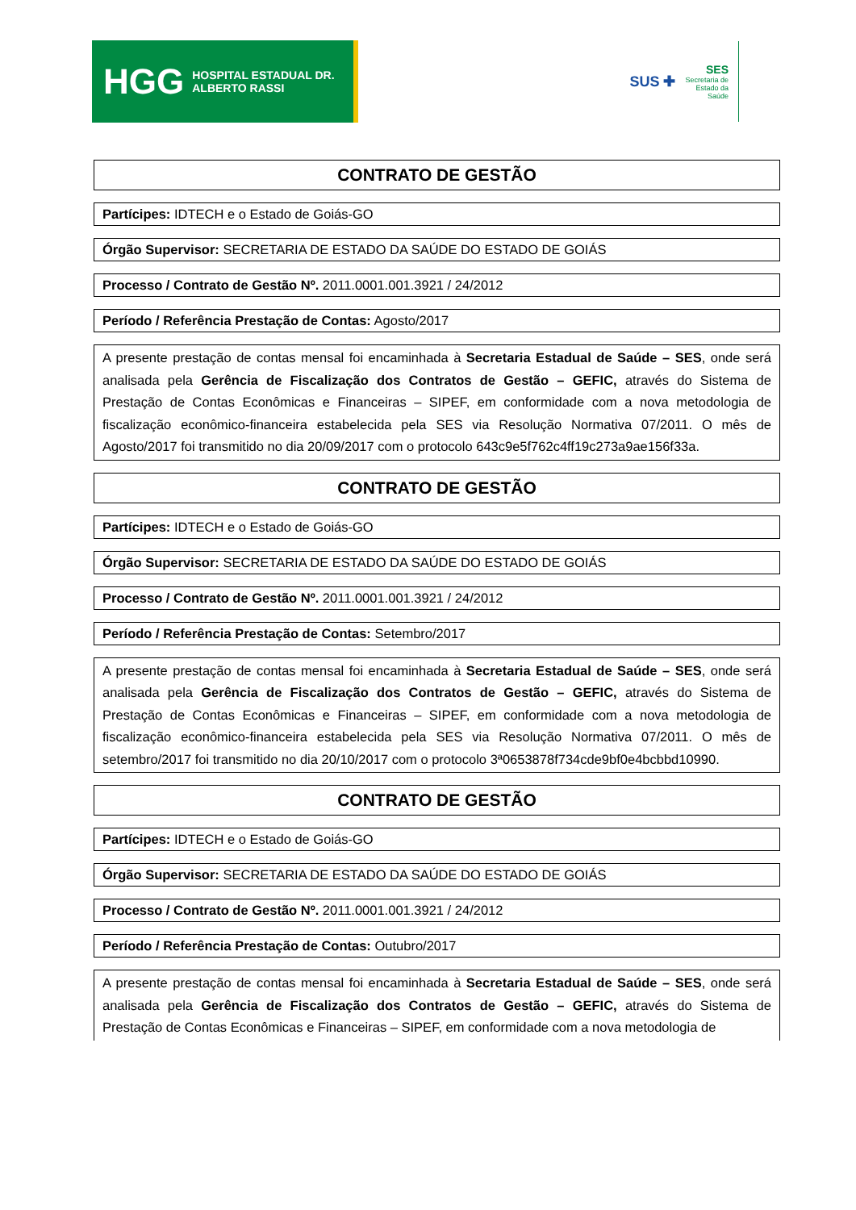HGG HOSPITAL ESTADUAL DR. ALBERTO RASSI
SUS ✚
SES
Secretaria de
Estado da
Saúde
CONTRATO DE GESTÃO
Partícipes: IDTECH e o Estado de Goiás-GO
Órgão Supervisor: SECRETARIA DE ESTADO DA SAÚDE DO ESTADO DE GOIÁS
Processo / Contrato de Gestão Nº. 2011.0001.001.3921 / 24/2012
Período / Referência Prestação de Contas: Agosto/2017
A presente prestação de contas mensal foi encaminhada à Secretaria Estadual de Saúde – SES, onde será analisada pela Gerência de Fiscalização dos Contratos de Gestão – GEFIC, através do Sistema de Prestação de Contas Econômicas e Financeiras – SIPEF, em conformidade com a nova metodologia de fiscalização econômico-financeira estabelecida pela SES via Resolução Normativa 07/2011. O mês de Agosto/2017 foi transmitido no dia 20/09/2017 com o protocolo 643c9e5f762c4ff19c273a9ae156f33a.
CONTRATO DE GESTÃO
Partícipes: IDTECH e o Estado de Goiás-GO
Órgão Supervisor: SECRETARIA DE ESTADO DA SAÚDE DO ESTADO DE GOIÁS
Processo / Contrato de Gestão Nº. 2011.0001.001.3921 / 24/2012
Período / Referência Prestação de Contas: Setembro/2017
A presente prestação de contas mensal foi encaminhada à Secretaria Estadual de Saúde – SES, onde será analisada pela Gerência de Fiscalização dos Contratos de Gestão – GEFIC, através do Sistema de Prestação de Contas Econômicas e Financeiras – SIPEF, em conformidade com a nova metodologia de fiscalização econômico-financeira estabelecida pela SES via Resolução Normativa 07/2011. O mês de setembro/2017 foi transmitido no dia 20/10/2017 com o protocolo 3ª0653878f734cde9bf0e4bcbbd10990.
CONTRATO DE GESTÃO
Partícipes: IDTECH e o Estado de Goiás-GO
Órgão Supervisor: SECRETARIA DE ESTADO DA SAÚDE DO ESTADO DE GOIÁS
Processo / Contrato de Gestão Nº. 2011.0001.001.3921 / 24/2012
Período / Referência Prestação de Contas: Outubro/2017
A presente prestação de contas mensal foi encaminhada à Secretaria Estadual de Saúde – SES, onde será analisada pela Gerência de Fiscalização dos Contratos de Gestão – GEFIC, através do Sistema de Prestação de Contas Econômicas e Financeiras – SIPEF, em conformidade com a nova metodologia de